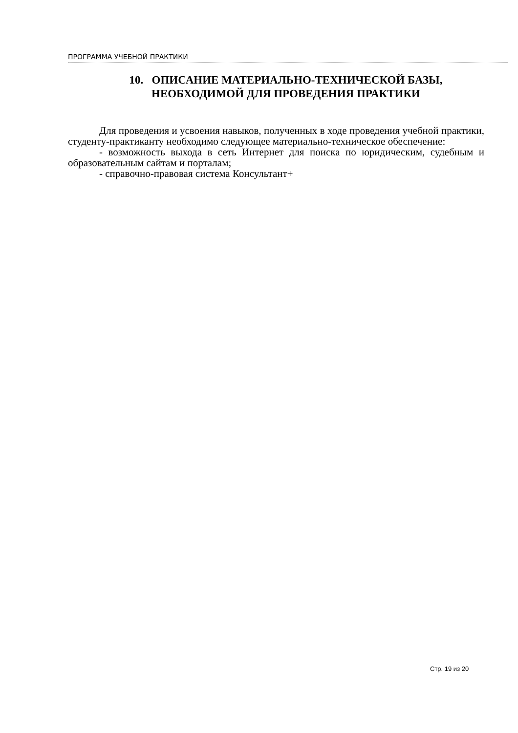ПРОГРАММА УЧЕБНОЙ ПРАКТИКИ
10. ОПИСАНИЕ МАТЕРИАЛЬНО-ТЕХНИЧЕСКОЙ БАЗЫ,
НЕОБХОДИМОЙ ДЛЯ ПРОВЕДЕНИЯ ПРАКТИКИ
Для проведения и усвоения навыков, полученных в ходе проведения учебной практики, студенту-практиканту необходимо следующее материально-техническое обеспечение:
- возможность выхода в сеть Интернет для поиска по юридическим, судебным и образовательным сайтам и порталам;
- справочно-правовая система Консультант+
Стр. 19 из 20